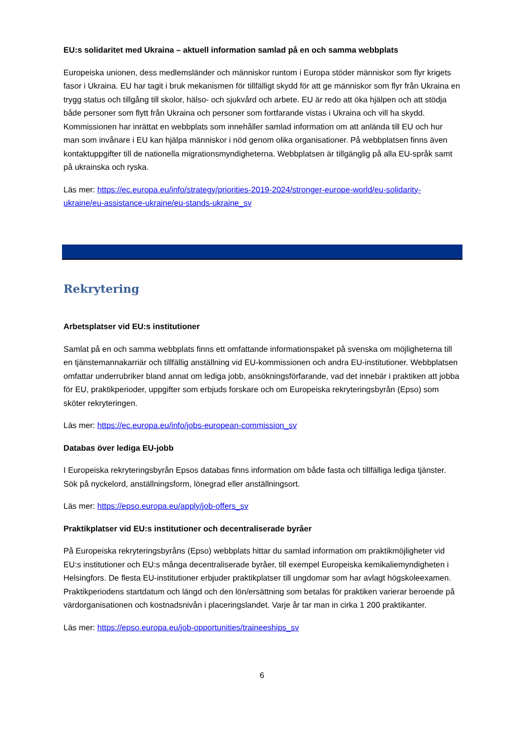EU:s solidaritet med Ukraina – aktuell information samlad på en och samma webbplats
Europeiska unionen, dess medlemsländer och människor runtom i Europa stöder människor som flyr krigets fasor i Ukraina. EU har tagit i bruk mekanismen för tillfälligt skydd för att ge människor som flyr från Ukraina en trygg status och tillgång till skolor, hälso- och sjukvård och arbete. EU är redo att öka hjälpen och att stödja både personer som flytt från Ukraina och personer som fortfarande vistas i Ukraina och vill ha skydd. Kommissionen har inrättat en webbplats som innehåller samlad information om att anlända till EU och hur man som invånare i EU kan hjälpa människor i nöd genom olika organisationer. På webbplatsen finns även kontaktuppgifter till de nationella migrationsmyndigheterna. Webbplatsen är tillgänglig på alla EU-språk samt på ukrainska och ryska.
Läs mer: https://ec.europa.eu/info/strategy/priorities-2019-2024/stronger-europe-world/eu-solidarity-ukraine/eu-assistance-ukraine/eu-stands-ukraine_sv
Rekrytering
Arbetsplatser vid EU:s institutioner
Samlat på en och samma webbplats finns ett omfattande informationspaket på svenska om möjligheterna till en tjänstemannakarriär och tillfällig anställning vid EU-kommissionen och andra EU-institutioner. Webbplatsen omfattar underrubriker bland annat om lediga jobb, ansökningsförfarande, vad det innebär i praktiken att jobba för EU, praktikperioder, uppgifter som erbjuds forskare och om Europeiska rekryteringsbyrån (Epso) som sköter rekryteringen.
Läs mer: https://ec.europa.eu/info/jobs-european-commission_sv
Databas över lediga EU-jobb
I Europeiska rekryteringsbyrån Epsos databas finns information om både fasta och tillfälliga lediga tjänster. Sök på nyckelord, anställningsform, lönegrad eller anställningsort.
Läs mer: https://epso.europa.eu/apply/job-offers_sv
Praktikplatser vid EU:s institutioner och decentraliserade byråer
På Europeiska rekryteringsbyråns (Epso) webbplats hittar du samlad information om praktikmöjligheter vid EU:s institutioner och EU:s många decentraliserade byråer, till exempel Europeiska kemikaliemyndigheten i Helsingfors. De flesta EU-institutioner erbjuder praktikplatser till ungdomar som har avlagt högskoleexamen. Praktikperiodens startdatum och längd och den lön/ersättning som betalas för praktiken varierar beroende på värdorganisationen och kostnadsnivån i placeringslandet. Varje år tar man in cirka 1 200 praktikanter.
Läs mer: https://epso.europa.eu/job-opportunities/traineeships_sv
6